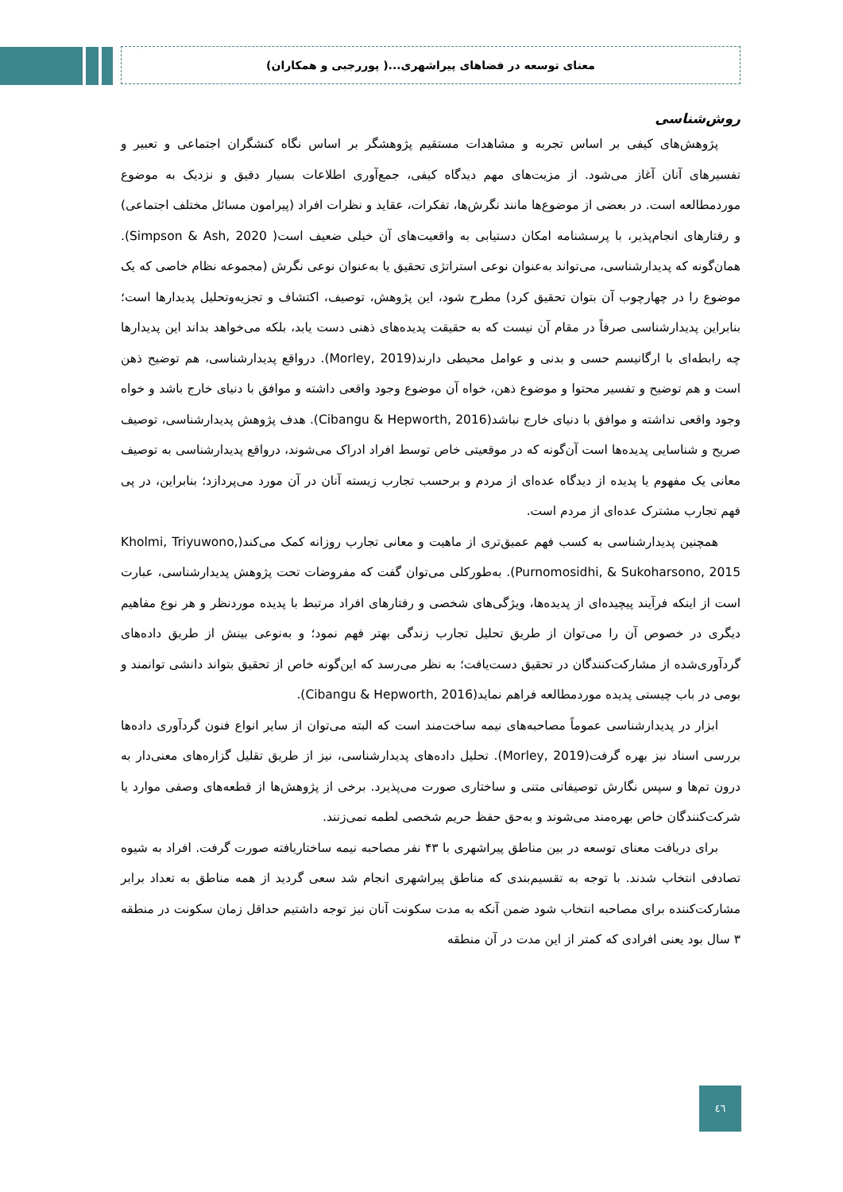معنای توسعه در فضاهای پیراشهری...( پوررجبی و همکاران)
روش‌شناسی
پژوهش‌های کیفی بر اساس تجربه و مشاهدات مستقیم پژوهشگر بر اساس نگاه کنشگران اجتماعی و تعبیر و تفسیرهای آنان آغاز می‌شود. از مزیت‌های مهم دیدگاه کیفی، جمع‌آوری اطلاعات بسیار دقیق و نزدیک به موضوع موردمطالعه است. در بعضی از موضوع‌ها مانند نگرش‌ها، تفکرات، عقاید و نظرات افراد (پیرامون مسائل مختلف اجتماعی) و رفتارهای انجام‌پذیر، با پرسشنامه امکان دستیابی به واقعیت‌های آن خیلی ضعیف است( Simpson & Ash, 2020). همان‌گونه که پدیدارشناسی، می‌تواند به‌عنوان نوعی استراتژی تحقیق یا به‌عنوان نوعی نگرش (مجموعه نظام خاصی که یک موضوع را در چهارچوب آن بتوان تحقیق کرد) مطرح شود، این پژوهش، توصیف، اکتشاف و تجزیه‌وتحلیل پدیدارها است؛ بنابراین پدیدارشناسی صرفاً در مقام آن نیست که به حقیقت پدیده‌های ذهنی دست یابد، بلکه می‌خواهد بداند این پدیدارها چه رابطه‌ای با ارگانیسم حسی و بدنی و عوامل محیطی دارند(Morley, 2019). درواقع پدیدارشناسی، هم توضیح ذهن است و هم توضیح و تفسیر محتوا و موضوع ذهن، خواه آن موضوع وجود واقعی داشته و موافق با دنیای خارج باشد و خواه وجود واقعی نداشته و موافق با دنیای خارج نباشد(Cibangu & Hepworth, 2016). هدف پژوهش پدیدارشناسی، توصیف صریح و شناسایی پدیده‌ها است آن‌گونه که در موقعیتی خاص توسط افراد ادراک می‌شوند، درواقع پدیدارشناسی به توصیف معانی یک مفهوم یا پدیده از دیدگاه عده‌ای از مردم و برحسب تجارب زیسته آنان در آن مورد می‌پردازد؛ بنابراین، در پی فهم تجارب مشترک عده‌ای از مردم است.
همچنین پدیدارشناسی به کسب فهم عمیق‌تری از ماهیت و معانی تجارب روزانه کمک می‌کند(Kholmi, Triyuwono, Purnomosidhi, & Sukoharsono, 2015). به‌طورکلی می‌توان گفت که مفروضات تحت پژوهش پدیدارشناسی، عبارت است از اینکه فرآیند پیچیده‌ای از پدیده‌ها، ویژگی‌های شخصی و رفتارهای افراد مرتبط با پدیده موردنظر و هر نوع مفاهیم دیگری در خصوص آن را می‌توان از طریق تحلیل تجارب زندگی بهتر فهم نمود؛ و به‌نوعی بینش از طریق داده‌های گردآوری‌شده از مشارکت‌کنندگان در تحقیق دست‌یافت؛ به نظر می‌رسد که این‌گونه خاص از تحقیق بتواند دانشی توانمند و بومی در باب چیستی پدیده موردمطالعه فراهم نماید(Cibangu & Hepworth, 2016).
ابزار در پدیدارشناسی عموماً مصاحبه‌های نیمه ساخت‌مند است که البته می‌توان از سایر انواع فنون گردآوری داده‌ها بررسی اسناد نیز بهره گرفت(Morley, 2019). تحلیل داده‌های پدیدارشناسی، نیز از طریق تقلیل گزاره‌های معنی‌دار به درون تم‌ها و سپس نگارش توصیفاتی متنی و ساختاری صورت می‌پذیرد. برخی از پژوهش‌ها از قطعه‌های وصفی موارد یا شرکت‌کنندگان خاص بهره‌مند می‌شوند و به‌حق حفظ حریم شخصی لطمه نمی‌زنند.
برای دریافت معنای توسعه در بین مناطق پیراشهری با ۴۳ نفر مصاحبه نیمه ساختاریافته صورت گرفت. افراد به شیوه تصادفی انتخاب شدند. با توجه به تقسیم‌بندی که مناطق پیراشهری انجام شد سعی گردید از همه مناطق به تعداد برابر مشارکت‌کننده برای مصاحبه انتخاب شود ضمن آنکه به مدت سکونت آنان نیز توجه داشتیم حداقل زمان سکونت در منطقه ۳ سال بود یعنی افرادی که کمتر از این مدت در آن منطقه
٤٦